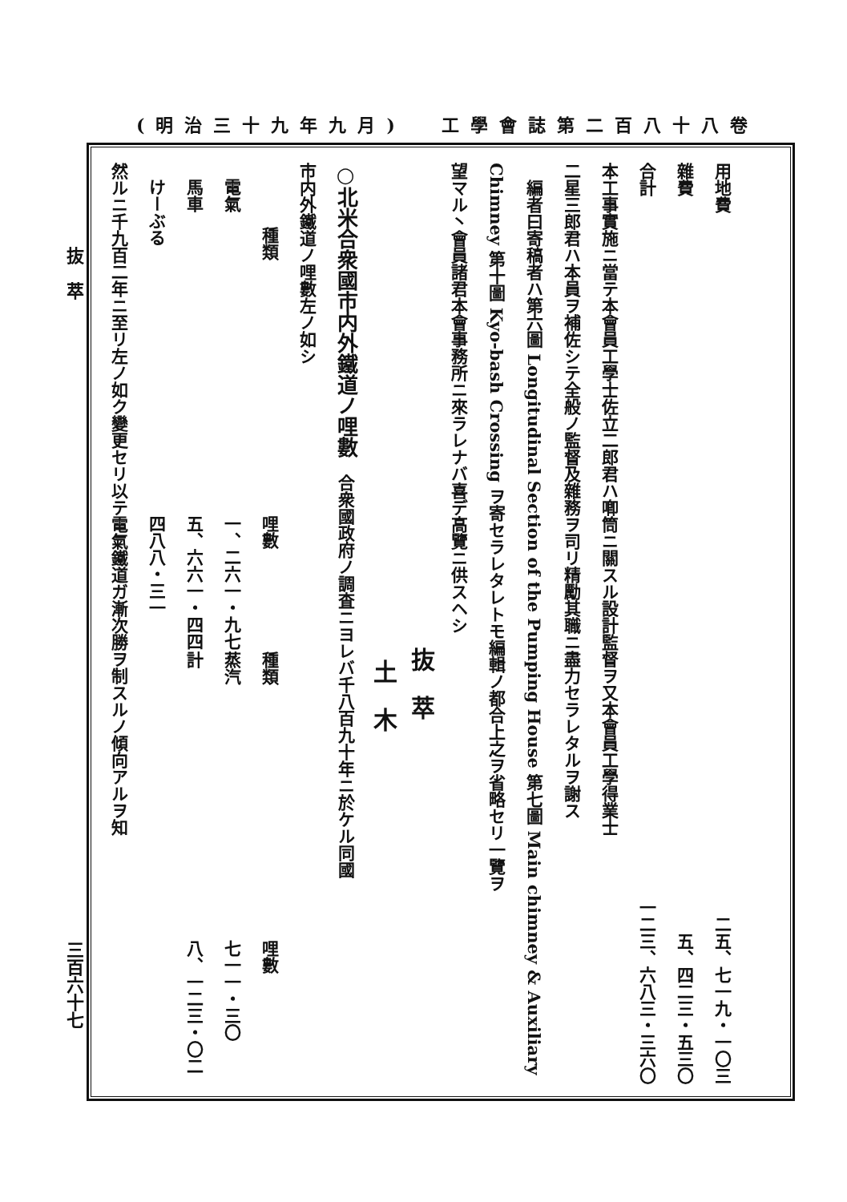(明治三十九年九月) 工學會誌第二百八十八卷
用地費 二五、七一九・一〇三
雜費 五、四二三・五三〇
合計 一二三、六八三・三六〇
本工事實施ニ當テ本會員工學士佐立二郎君ハ喞筒ニ關スル設計監督ヲ又本會員工學得業士
二星三郎君ハ本員ヲ補佐シテ全般ノ監督及雜務ヲ司リ精勵其職ニ盡力セラレタルヲ謝ス
 編者曰寄稿者ハ第六圖 Longitudinal Section of the Pumping House 第七圖 Main chimney & Auxiliary
Chimney 第十圖 Kyo-bash Crossing ヲ寄セラレタレトモ編輯ノ都合上之ヲ省略セリ一覽ヲ
望マル丶會員諸君本會事務所ニ來ラレナバ喜デ高覽ニ供スヘシ
抜 萃
土 木
○北米合衆國市内外鐵道ノ哩數 合衆國政府ノ調査ニヨレバ千八百九十年ニ於ケル同國
市内外鐵道ノ哩數左ノ如シ
| 種類 | 哩數 | 種類 | 哩數 |
| --- | --- | --- | --- |
| 電氣 | 一、二六一・九七 | 蒸汽 | 七一一・三〇 |
| 馬車 | 五、六六一・四四 | 計 | 八、一二三・〇二 |
| けーぶる | 四八八・三一 | | |
然ルニ千九百二年ニ至リ左ノ如ク變更セリ以テ電氣鐵道ガ漸次勝ヲ制スルノ傾向アルヲ知
抜 萃 三百六十七